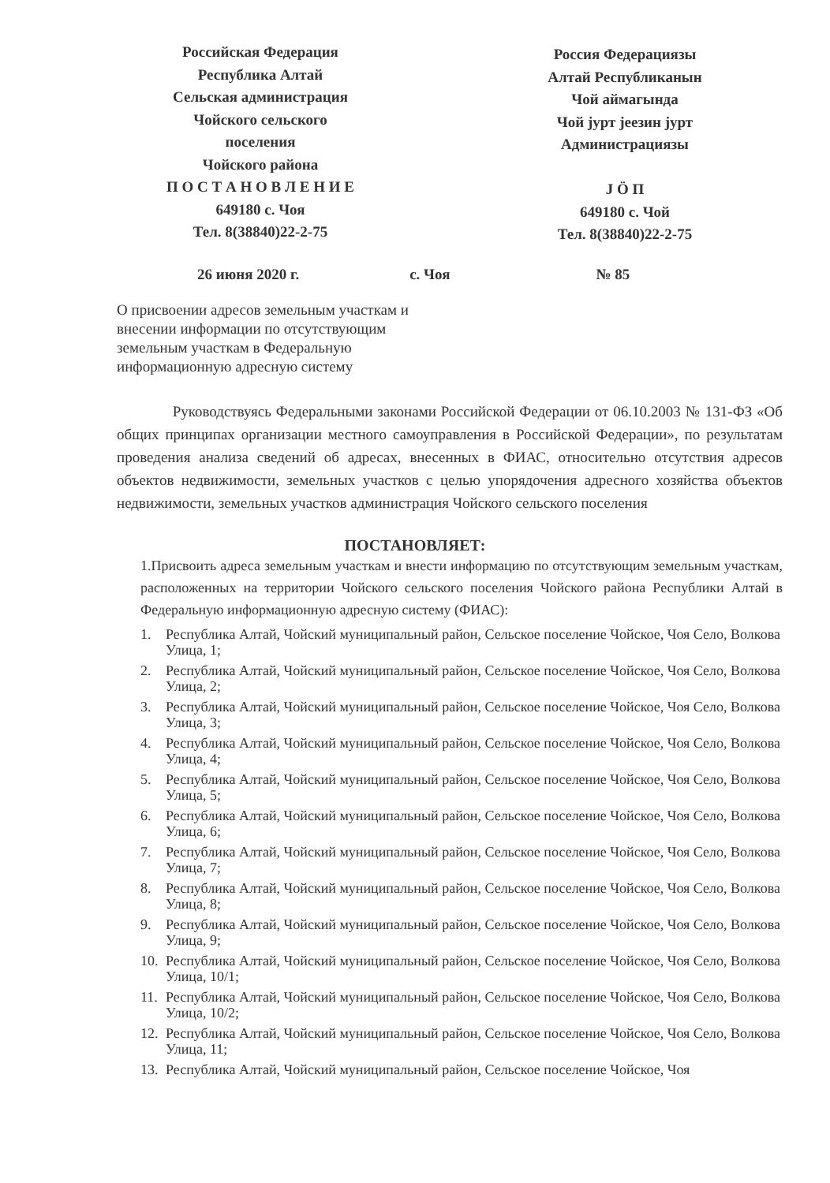Российская Федерация
Республика Алтай
Сельская администрация
Чойского сельского
поселения
Чойского района
П О С Т А Н О В Л Е Н И Е
649180 с. Чоя
Тел. 8(38840)22-2-75
Россия Федерациязы
Алтай Республиканын
Чой аймагында
Чой јурт јеезин јурт
Администрациязы
J Ӧ П
649180 с. Чой
Тел. 8(38840)22-2-75
26 июня 2020 г. с. Чоя № 85
О присвоении адресов земельным участкам и внесении информации по отсутствующим земельным участкам в Федеральную информационную адресную систему
Руководствуясь Федеральными законами Российской Федерации от 06.10.2003 № 131-ФЗ «Об общих принципах организации местного самоуправления в Российской Федерации», по результатам проведения анализа сведений об адресах, внесенных в ФИАС, относительно отсутствия адресов объектов недвижимости, земельных участков с целью упорядочения адресного хозяйства объектов недвижимости, земельных участков администрация Чойского сельского поселения
ПОСТАНОВЛЯЕТ:
1.Присвоить адреса земельным участкам и внести информацию по отсутствующим земельным участкам, расположенных на территории Чойского сельского поселения Чойского района Республики Алтай в Федеральную информационную адресную систему (ФИАС):
1. Республика Алтай, Чойский муниципальный район, Сельское поселение Чойское, Чоя Село, Волкова Улица, 1;
2. Республика Алтай, Чойский муниципальный район, Сельское поселение Чойское, Чоя Село, Волкова Улица, 2;
3. Республика Алтай, Чойский муниципальный район, Сельское поселение Чойское, Чоя Село, Волкова Улица, 3;
4. Республика Алтай, Чойский муниципальный район, Сельское поселение Чойское, Чоя Село, Волкова Улица, 4;
5. Республика Алтай, Чойский муниципальный район, Сельское поселение Чойское, Чоя Село, Волкова Улица, 5;
6. Республика Алтай, Чойский муниципальный район, Сельское поселение Чойское, Чоя Село, Волкова Улица, 6;
7. Республика Алтай, Чойский муниципальный район, Сельское поселение Чойское, Чоя Село, Волкова Улица, 7;
8. Республика Алтай, Чойский муниципальный район, Сельское поселение Чойское, Чоя Село, Волкова Улица, 8;
9. Республика Алтай, Чойский муниципальный район, Сельское поселение Чойское, Чоя Село, Волкова Улица, 9;
10. Республика Алтай, Чойский муниципальный район, Сельское поселение Чойское, Чоя Село, Волкова Улица, 10/1;
11. Республика Алтай, Чойский муниципальный район, Сельское поселение Чойское, Чоя Село, Волкова Улица, 10/2;
12. Республика Алтай, Чойский муниципальный район, Сельское поселение Чойское, Чоя Село, Волкова Улица, 11;
13. Республика Алтай, Чойский муниципальный район, Сельское поселение Чойское, Чоя